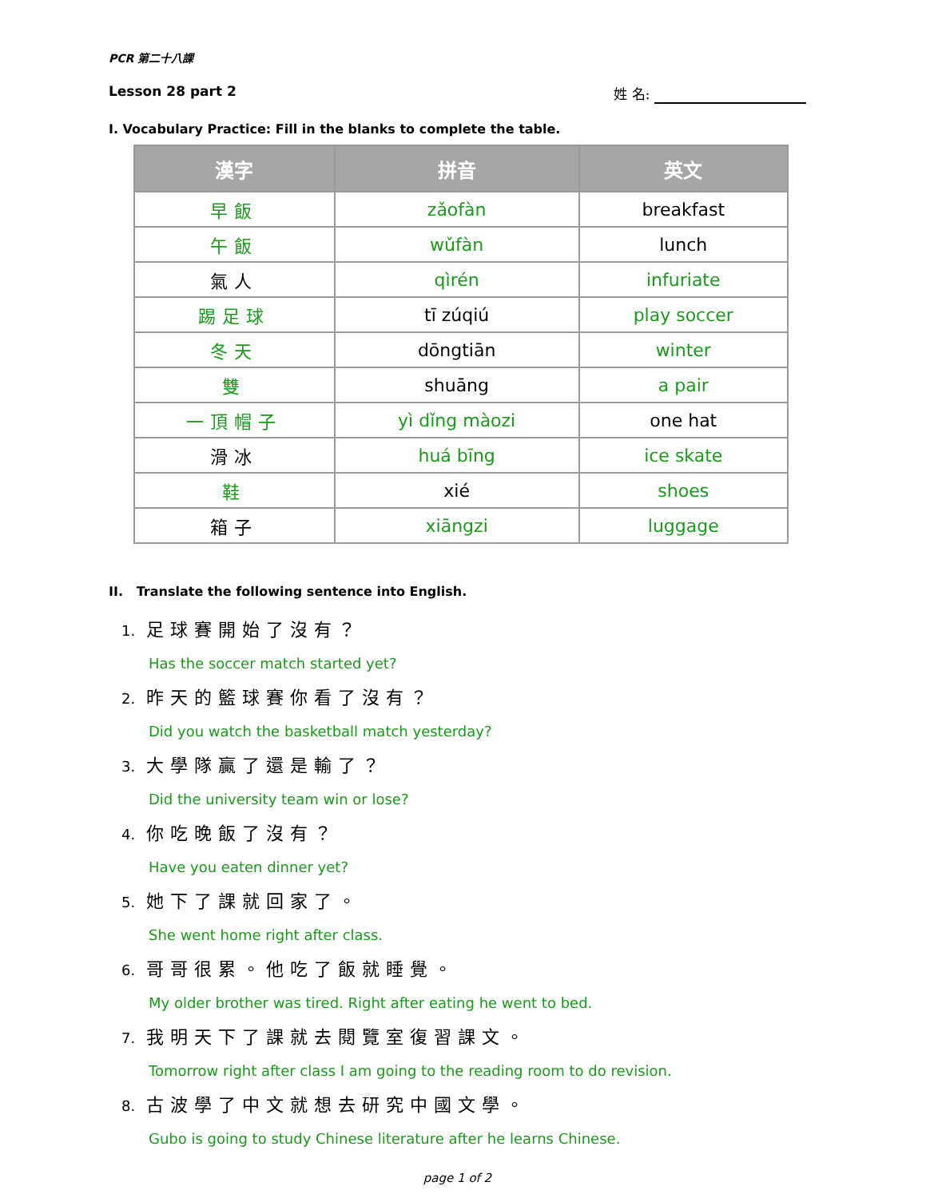PCR 第二十八課
Lesson 28 part 2 姓 名:
I. Vocabulary Practice: Fill in the blanks to complete the table.
| 漢字 | 拼音 | 英文 |
| --- | --- | --- |
| 早飯 | zǎofàn | breakfast |
| 午飯 | wǔfàn | lunch |
| 氣人 | qìrén | infuriate |
| 踢足球 | tī zúqiú | play soccer |
| 冬天 | dōngtiān | winter |
| 雙 | shuāng | a pair |
| 一頂帽子 | yì dǐng màozi | one hat |
| 滑冰 | huá bīng | ice skate |
| 鞋 | xié | shoes |
| 箱子 | xiāngzi | luggage |
II. Translate the following sentence into English.
1. 足球賽開始了沒有？
Has the soccer match started yet?
2. 昨天的籃球賽你看了沒有？
Did you watch the basketball match yesterday?
3. 大學隊贏了還是輸了？
Did the university team win or lose?
4. 你吃晚飯了沒有？
Have you eaten dinner yet?
5. 她下了課就回家了。
She went home right after class.
6. 哥哥很累。他吃了飯就睡覺。
My older brother was tired. Right after eating he went to bed.
7. 我明天下了課就去閱覽室復習課文。
Tomorrow right after class I am going to the reading room to do revision.
8. 古波學了中文就想去研究中國文學。
Gubo is going to study Chinese literature after he learns Chinese.
page 1 of 2